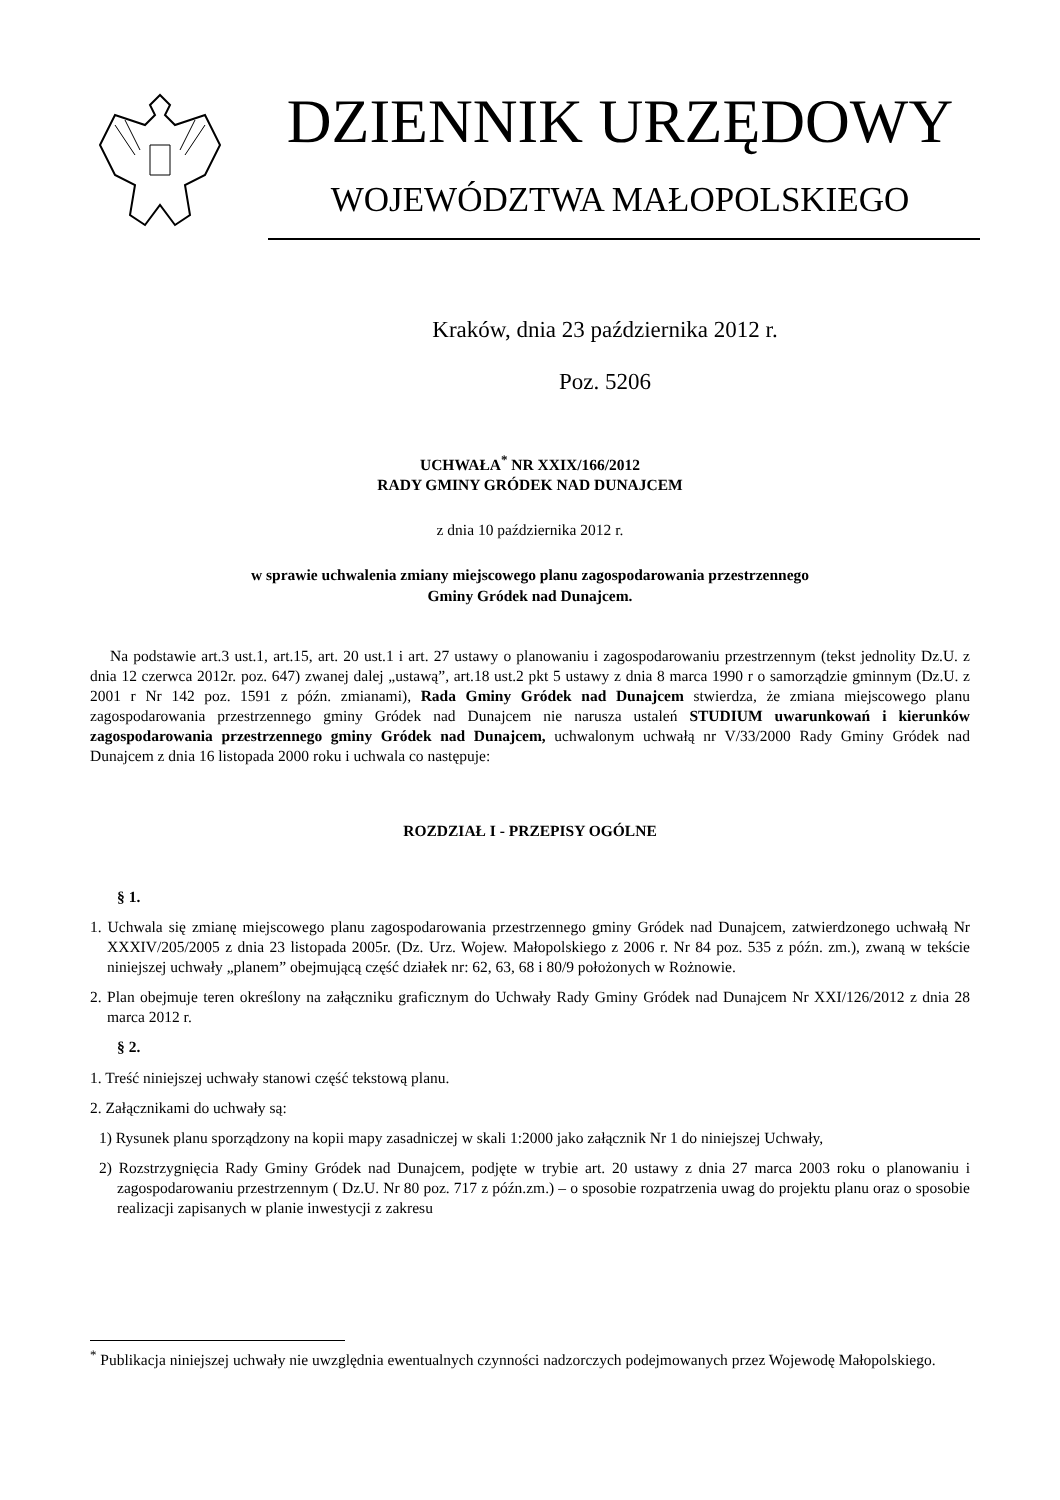DZIENNIK URZĘDOWY
WOJEWÓDZTWA MAŁOPOLSKIEGO
Kraków, dnia 23 października 2012 r.
Poz. 5206
UCHWAŁA<sup>*</sup> NR XXIX/166/2012
RADY GMINY GRÓDEK NAD DUNAJCEM
z dnia 10 października 2012 r.
w sprawie uchwalenia zmiany miejscowego planu zagospodarowania przestrzennego
Gminy Gródek nad Dunajcem.
Na podstawie art.3 ust.1, art.15, art. 20 ust.1 i art. 27 ustawy o planowaniu i zagospodarowaniu przestrzennym (tekst jednolity Dz.U. z dnia 12 czerwca 2012r. poz. 647) zwanej dalej „ustawą”, art.18 ust.2 pkt 5 ustawy z dnia 8 marca 1990 r o samorządzie gminnym (Dz.U. z 2001 r Nr 142 poz. 1591 z późn. zmianami), Rada Gminy Gródek nad Dunajcem stwierdza, że zmiana miejscowego planu zagospodarowania przestrzennego gminy Gródek nad Dunajcem nie narusza ustaleń STUDIUM uwarunkowań i kierunków zagospodarowania przestrzennego gminy Gródek nad Dunajcem, uchwalonym uchwałą nr V/33/2000 Rady Gminy Gródek nad Dunajcem z dnia 16 listopada 2000 roku i uchwala co następuje:
ROZDZIAŁ I - PRZEPISY OGÓLNE
§ 1.
1. Uchwala się zmianę miejscowego planu zagospodarowania przestrzennego gminy Gródek nad Dunajcem, zatwierdzonego uchwałą Nr XXXIV/205/2005 z dnia 23 listopada 2005r. (Dz. Urz. Wojew. Małopolskiego z 2006 r. Nr 84 poz. 535 z późn. zm.), zwaną w tekście niniejszej uchwały „planem” obejmującą część działek nr: 62, 63, 68 i 80/9 położonych w Rożnowie.
2. Plan obejmuje teren określony na załączniku graficznym do Uchwały Rady Gminy Gródek nad Dunajcem Nr XXI/126/2012 z dnia 28 marca 2012 r.
§ 2.
1. Treść niniejszej uchwały stanowi część tekstową planu.
2. Załącznikami do uchwały są:
1) Rysunek planu sporządzony na kopii mapy zasadniczej w skali 1:2000 jako załącznik Nr 1 do niniejszej Uchwały,
2) Rozstrzygnięcia Rady Gminy Gródek nad Dunajcem, podjęte w trybie art. 20 ustawy z dnia 27 marca 2003 roku o planowaniu i zagospodarowaniu przestrzennym ( Dz.U. Nr 80 poz. 717 z późn.zm.) – o sposobie rozpatrzenia uwag do projektu planu oraz o sposobie realizacji zapisanych w planie inwestycji z zakresu
<sup>*</sup> Publikacja niniejszej uchwały nie uwzględnia ewentualnych czynności nadzorczych podejmowanych przez Wojewodę Małopolskiego.